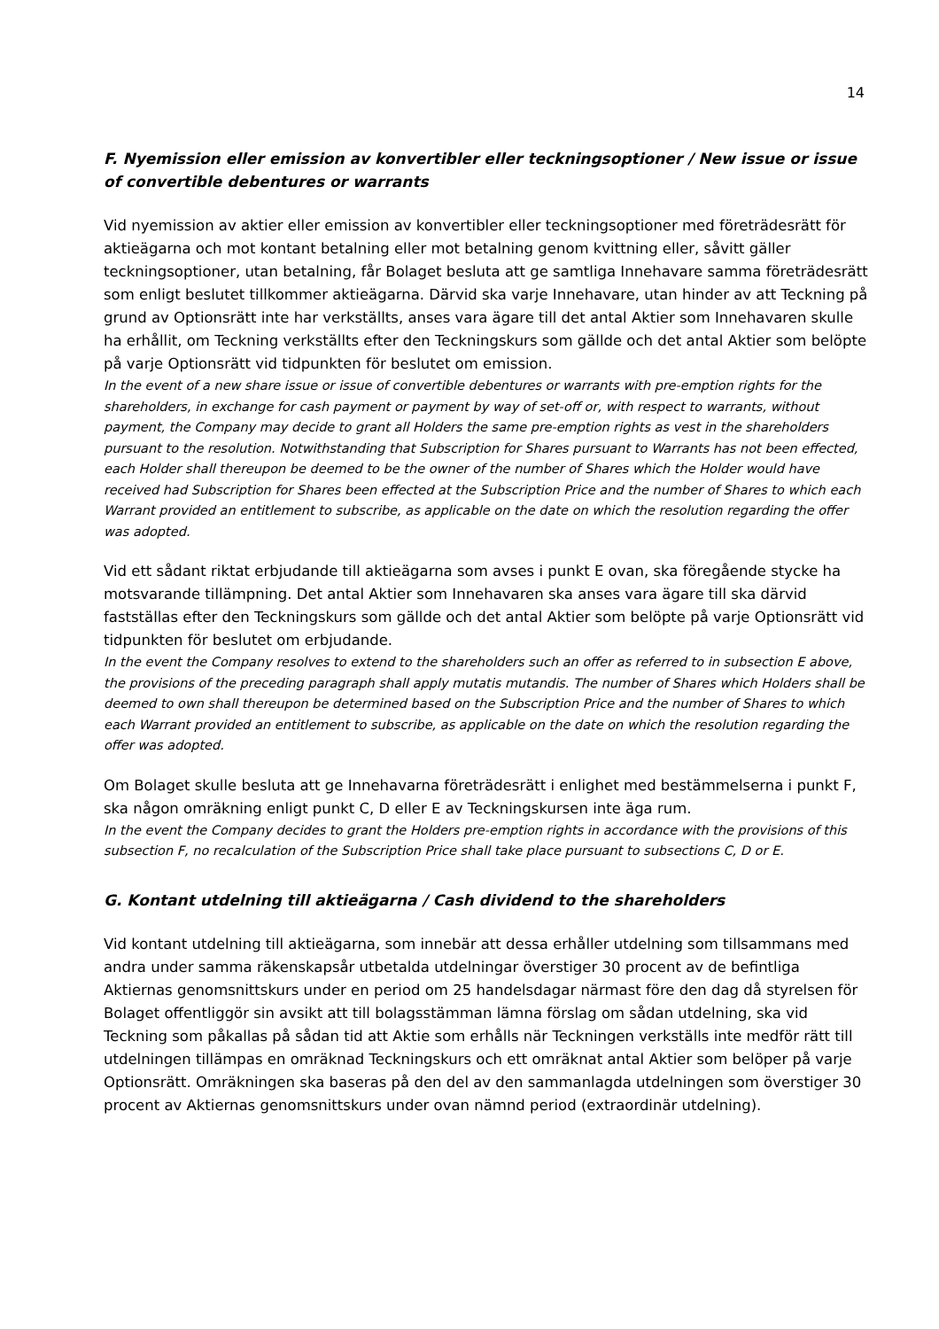14
F. Nyemission eller emission av konvertibler eller teckningsoptioner / New issue or issue of convertible debentures or warrants
Vid nyemission av aktier eller emission av konvertibler eller teckningsoptioner med företrädesrätt för aktieägarna och mot kontant betalning eller mot betalning genom kvittning eller, såvitt gäller teckningsoptioner, utan betalning, får Bolaget besluta att ge samtliga Innehavare samma företrädesrätt som enligt beslutet tillkommer aktieägarna. Därvid ska varje Innehavare, utan hinder av att Teckning på grund av Optionsrätt inte har verkställts, anses vara ägare till det antal Aktier som Innehavaren skulle ha erhållit, om Teckning verkställts efter den Teckningskurs som gällde och det antal Aktier som belöpte på varje Optionsrätt vid tidpunkten för beslutet om emission.
In the event of a new share issue or issue of convertible debentures or warrants with pre-emption rights for the shareholders, in exchange for cash payment or payment by way of set-off or, with respect to warrants, without payment, the Company may decide to grant all Holders the same pre-emption rights as vest in the shareholders pursuant to the resolution. Notwithstanding that Subscription for Shares pursuant to Warrants has not been effected, each Holder shall thereupon be deemed to be the owner of the number of Shares which the Holder would have received had Subscription for Shares been effected at the Subscription Price and the number of Shares to which each Warrant provided an entitlement to subscribe, as applicable on the date on which the resolution regarding the offer was adopted.
Vid ett sådant riktat erbjudande till aktieägarna som avses i punkt E ovan, ska föregående stycke ha motsvarande tillämpning. Det antal Aktier som Innehavaren ska anses vara ägare till ska därvid fastställas efter den Teckningskurs som gällde och det antal Aktier som belöpte på varje Optionsrätt vid tidpunkten för beslutet om erbjudande.
In the event the Company resolves to extend to the shareholders such an offer as referred to in subsection E above, the provisions of the preceding paragraph shall apply mutatis mutandis. The number of Shares which Holders shall be deemed to own shall thereupon be determined based on the Subscription Price and the number of Shares to which each Warrant provided an entitlement to subscribe, as applicable on the date on which the resolution regarding the offer was adopted.
Om Bolaget skulle besluta att ge Innehavarna företrädesrätt i enlighet med bestämmelserna i punkt F, ska någon omräkning enligt punkt C, D eller E av Teckningskursen inte äga rum.
In the event the Company decides to grant the Holders pre-emption rights in accordance with the provisions of this subsection F, no recalculation of the Subscription Price shall take place pursuant to subsections C, D or E.
G. Kontant utdelning till aktieägarna / Cash dividend to the shareholders
Vid kontant utdelning till aktieägarna, som innebär att dessa erhåller utdelning som tillsammans med andra under samma räkenskapsår utbetalda utdelningar överstiger 30 procent av de befintliga Aktiernas genomsnittskurs under en period om 25 handelsdagar närmast före den dag då styrelsen för Bolaget offentliggör sin avsikt att till bolagsstämman lämna förslag om sådan utdelning, ska vid Teckning som påkallas på sådan tid att Aktie som erhålls när Teckningen verkställs inte medför rätt till utdelningen tillämpas en omräknad Teckningskurs och ett omräknat antal Aktier som belöper på varje Optionsrätt. Omräkningen ska baseras på den del av den sammanlagda utdelningen som överstiger 30 procent av Aktiernas genomsnittskurs under ovan nämnd period (extraordinär utdelning).